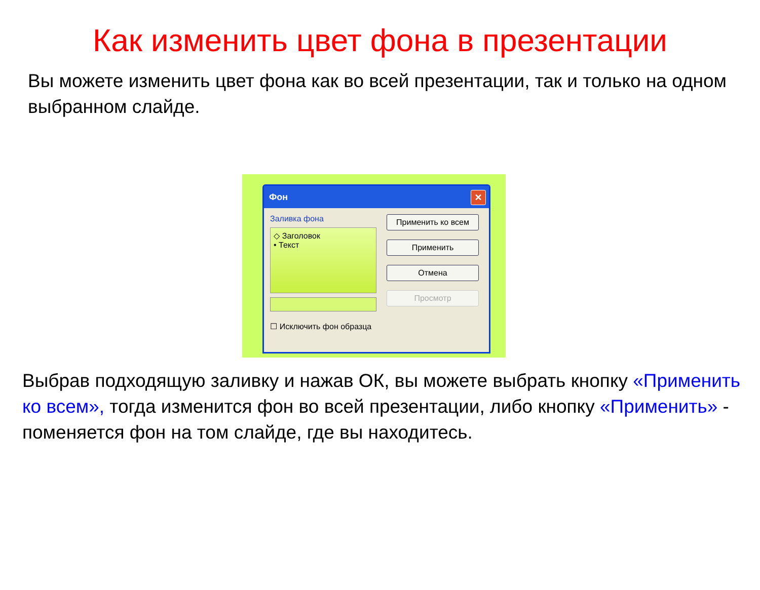Как изменить цвет фона в презентации
Вы можете изменить цвет фона как во всей презентации, так и только на одном выбранном слайде.
Фон ✕
Заливка фона
◇ Заголовок
• Текст
☐ Исключить фон образца
Применить ко всем
Применить
Отмена
Просмотр
Выбрав подходящую заливку и нажав ОК, вы можете выбрать кнопку «Применить ко всем», тогда изменится фон во всей презентации, либо кнопку «Применить» - поменяется фон на том слайде, где вы находитесь.